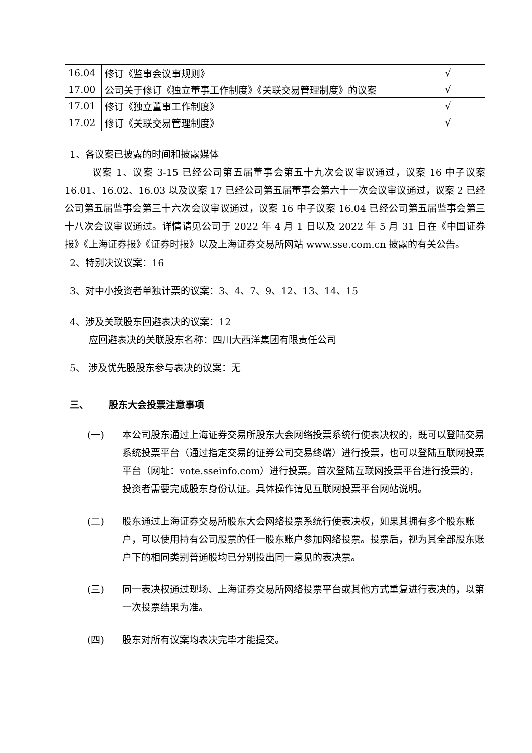| 16.04 | 修订《监事会议事规则》 | √ |
| 17.00 | 公司关于修订《独立董事工作制度》《关联交易管理制度》的议案 | √ |
| 17.01 | 修订《独立董事工作制度》 | √ |
| 17.02 | 修订《关联交易管理制度》 | √ |
1、各议案已披露的时间和披露媒体
议案 1、议案 3-15 已经公司第五届董事会第五十九次会议审议通过，议案 16 中子议案 16.01、16.02、16.03 以及议案 17 已经公司第五届董事会第六十一次会议审议通过，议案 2 已经公司第五届监事会第三十六次会议审议通过，议案 16 中子议案 16.04 已经公司第五届监事会第三十八次会议审议通过。详情请见公司于 2022 年 4 月 1 日以及 2022 年 5 月 31 日在《中国证券报》《上海证券报》《证券时报》以及上海证券交易所网站 www.sse.com.cn 披露的有关公告。
2、特别决议议案：16
3、对中小投资者单独计票的议案：3、4、7、9、12、13、14、15
4、涉及关联股东回避表决的议案：12
应回避表决的关联股东名称：四川大西洋集团有限责任公司
5、 涉及优先股股东参与表决的议案：无
三、 股东大会投票注意事项
(一) 本公司股东通过上海证券交易所股东大会网络投票系统行使表决权的，既可以登陆交易系统投票平台（通过指定交易的证券公司交易终端）进行投票，也可以登陆互联网投票平台（网址：vote.sseinfo.com）进行投票。首次登陆互联网投票平台进行投票的，投资者需要完成股东身份认证。具体操作请见互联网投票平台网站说明。
(二) 股东通过上海证券交易所股东大会网络投票系统行使表决权，如果其拥有多个股东账户，可以使用持有公司股票的任一股东账户参加网络投票。投票后，视为其全部股东账户下的相同类别普通股均已分别投出同一意见的表决票。
(三) 同一表决权通过现场、上海证券交易所网络投票平台或其他方式重复进行表决的，以第一次投票结果为准。
(四) 股东对所有议案均表决完毕才能提交。